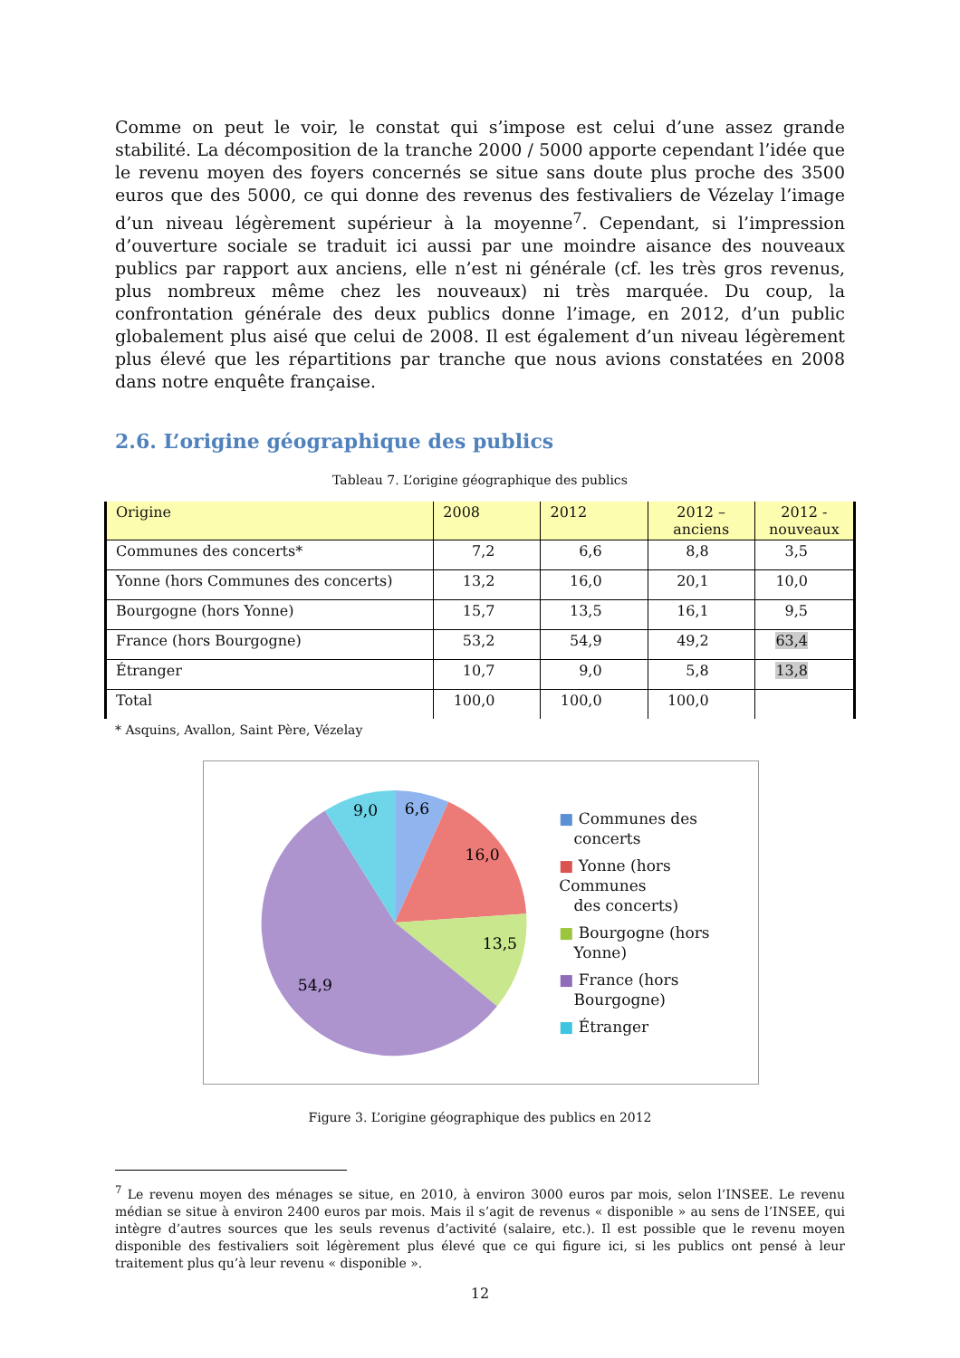Comme on peut le voir, le constat qui s’impose est celui d’une assez grande stabilité. La décomposition de la tranche 2000 / 5000 apporte cependant l’idée que le revenu moyen des foyers concernés se situe sans doute plus proche des 3500 euros que des 5000, ce qui donne des revenus des festivaliers de Vézelay l’image d’un niveau légèrement supérieur à la moyenne<sup>7</sup>. Cependant, si l’impression d’ouverture sociale se traduit ici aussi par une moindre aisance des nouveaux publics par rapport aux anciens, elle n’est ni générale (cf. les très gros revenus, plus nombreux même chez les nouveaux) ni très marquée. Du coup, la confrontation générale des deux publics donne l’image, en 2012, d’un public globalement plus aisé que celui de 2008. Il est également d’un niveau légèrement plus élevé que les répartitions par tranche que nous avions constatées en 2008 dans notre enquête française.
2.6. L’origine géographique des publics
Tableau 7. L’origine géographique des publics
| Origine | 2008 | 2012 | 2012 – anciens | 2012 - nouveaux |
| Communes des concerts* | 7,2 | 6,6 | 8,8 | 3,5 |
| Yonne (hors Communes des concerts) | 13,2 | 16,0 | 20,1 | 10,0 |
| Bourgogne (hors Yonne) | 15,7 | 13,5 | 16,1 | 9,5 |
| France (hors Bourgogne) | 53,2 | 54,9 | 49,2 | 63,4 |
| Étranger | 10,7 | 9,0 | 5,8 | 13,8 |
| Total | 100,0 | 100,0 | 100,0 | |
* Asquins, Avallon, Saint Père, Vézelay
6,6
9,0
16,0
13,5
54,9
■ Communes des
concerts
■ Yonne (hors Communes
des concerts)
■ Bourgogne (hors
Yonne)
■ France (hors
Bourgogne)
■ Étranger
Figure 3. L’origine géographique des publics en 2012
<sup>7</sup> Le revenu moyen des ménages se situe, en 2010, à environ 3000 euros par mois, selon l’INSEE. Le revenu médian se situe à environ 2400 euros par mois. Mais il s’agit de revenus « disponible » au sens de l’INSEE, qui intègre d’autres sources que les seuls revenus d’activité (salaire, etc.). Il est possible que le revenu moyen disponible des festivaliers soit légèrement plus élevé que ce qui figure ici, si les publics ont pensé à leur traitement plus qu’à leur revenu « disponible ».
12